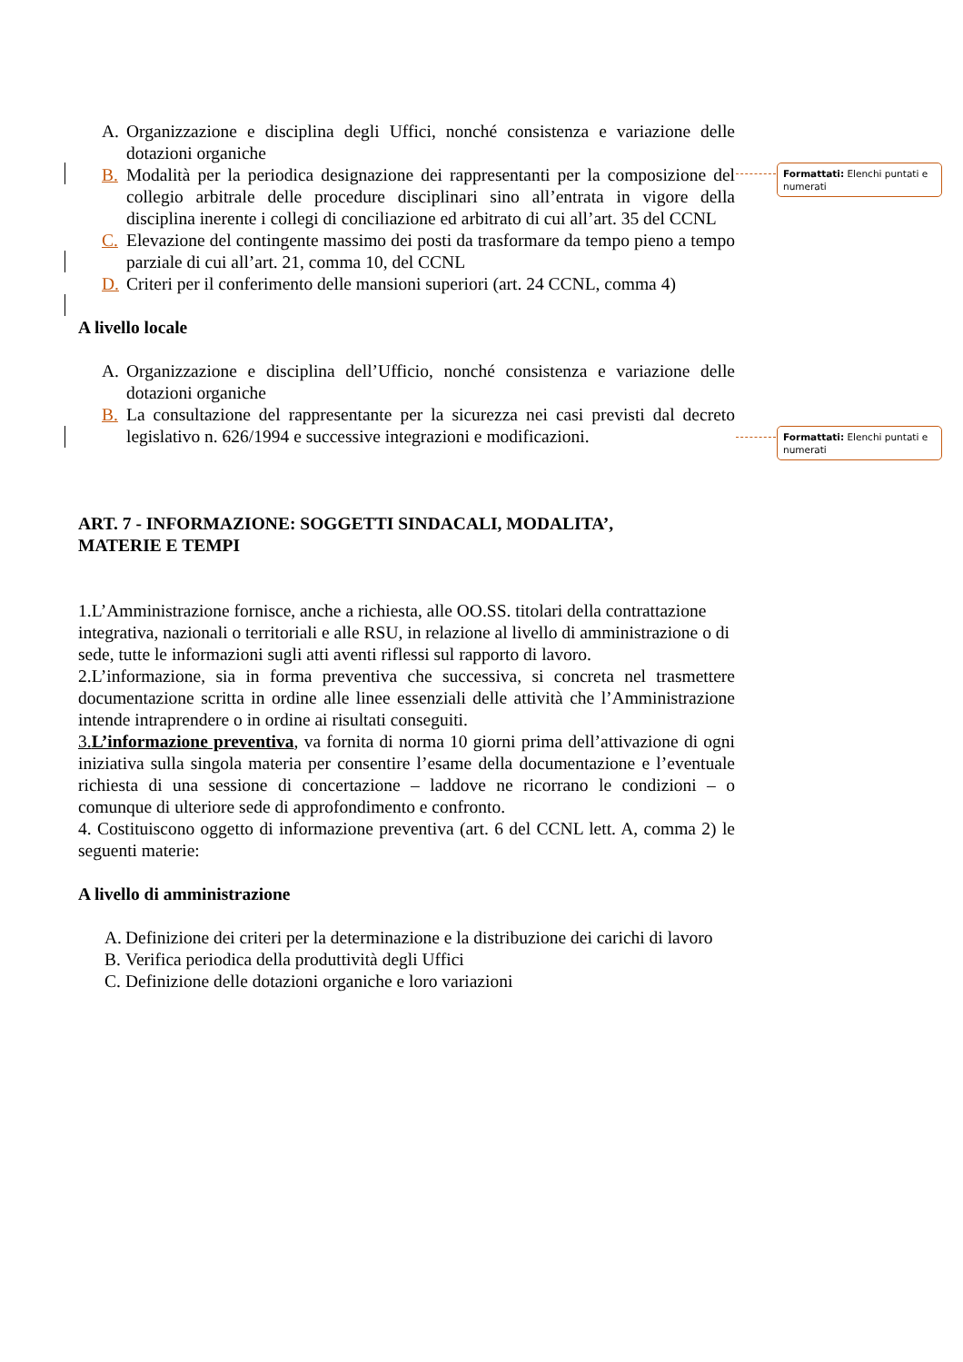A. Organizzazione e disciplina degli Uffici, nonché consistenza e variazione delle dotazioni organiche
B. Modalità per la periodica designazione dei rappresentanti per la composizione del collegio arbitrale delle procedure disciplinari sino all’entrata in vigore della disciplina inerente i collegi di conciliazione ed arbitrato di cui all’art. 35 del CCNL
C. Elevazione del contingente massimo dei posti da trasformare da tempo pieno a tempo parziale di cui all’art. 21, comma 10, del CCNL
D. Criteri per il conferimento delle mansioni superiori (art. 24 CCNL, comma 4)
A livello locale
A. Organizzazione e disciplina dell’Ufficio, nonché consistenza e variazione delle dotazioni organiche
B. La consultazione del rappresentante per la sicurezza nei casi previsti dal decreto legislativo n. 626/1994 e successive integrazioni e modificazioni.
ART. 7 - INFORMAZIONE: SOGGETTI SINDACALI, MODALITA’,
MATERIE E TEMPI
1.L’Amministrazione fornisce, anche a richiesta, alle OO.SS. titolari della contrattazione integrativa, nazionali o territoriali e alle RSU, in relazione al livello di amministrazione o di sede, tutte le informazioni sugli atti aventi riflessi sul rapporto di lavoro.
2.L’informazione, sia in forma preventiva che successiva, si concreta nel trasmettere documentazione scritta in ordine alle linee essenziali delle attività che l’Amministrazione intende intraprendere o in ordine ai risultati conseguiti.
3.L’informazione preventiva, va fornita di norma 10 giorni prima dell’attivazione di ogni iniziativa sulla singola materia per consentire l’esame della documentazione e l’eventuale richiesta di una sessione di concertazione – laddove ne ricorrano le condizioni – o comunque di ulteriore sede di approfondimento e confronto.
4. Costituiscono oggetto di informazione preventiva (art. 6 del CCNL lett. A, comma 2) le seguenti materie:
A livello di amministrazione
A.
Definizione dei criteri per la determinazione e la distribuzione dei carichi di lavoro
B.
Verifica periodica della produttività degli Uffici
C.
Definizione delle dotazioni organiche e loro variazioni
Formattati: Elenchi puntati e numerati
Formattati: Elenchi puntati e numerati